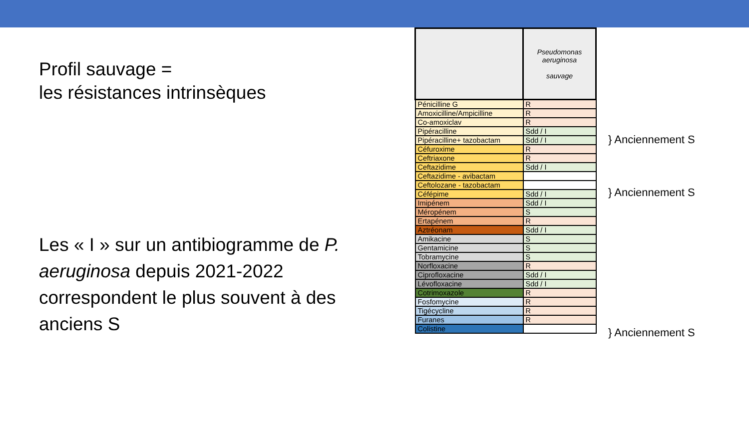Profil sauvage =
les résistances intrinsèques
Les « I » sur un antibiogramme de P. aeruginosa depuis 2021-2022 correspondent le plus souvent à des anciens S
| | Pseudomonas aeruginosa sauvage |
| --- | --- |
| Pénicilline G | R |
| Amoxicilline/Ampicilline | R |
| Co-amoxiclav | R |
| Pipéracilline | Sdd / I |
| Pipéracilline+ tazobactam | Sdd / I |
| Céfuroxime | R |
| Ceftriaxone | R |
| Ceftazidime | Sdd / I |
| Ceftazidime - avibactam | |
| Ceftolozane - tazobactam | |
| Céfépime | Sdd / I |
| Imipénem | Sdd / I |
| Méropénem | S |
| Ertapénem | R |
| Aztréonam | Sdd / I |
| Amikacine | S |
| Gentamicine | S |
| Tobramycine | S |
| Norfloxacine | R |
| Ciprofloxacine | Sdd / I |
| Lévofloxacine | Sdd / I |
| Cotrimoxazole | R |
| Fosfomycine | R |
| Tigécycline | R |
| Furanes | R |
| Colistine | |
} Anciennement S
} Anciennement S
} Anciennement S